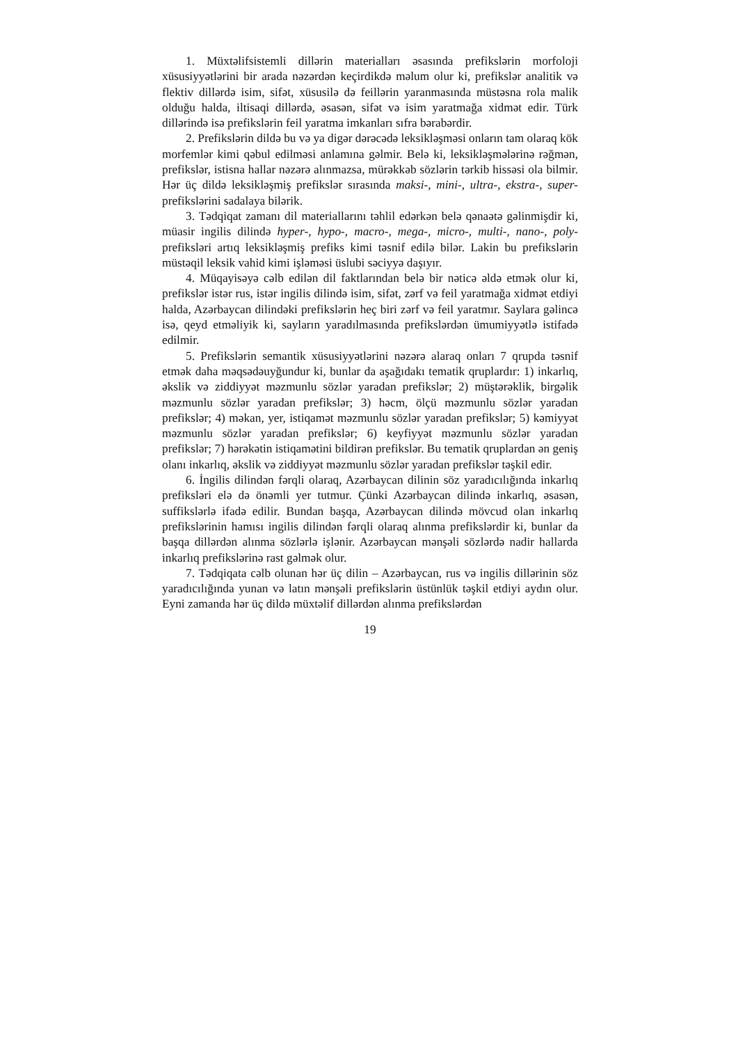1. Müxtəlifsistemli dillərin materialları əsasında prefikslərin morfoloji xüsusiyyətlərini bir arada nəzərdən keçirdikdə məlum olur ki, prefikslər analitik və flektiv dillərdə isim, sifət, xüsusilə də feillərin yaranmasında müstəsna rola malik olduğu halda, iltisaqi dillərdə, əsasən, sifət və isim yaratmağa xidmət edir. Türk dillərində isə prefikslərin feil yaratma imkanları sıfra bərabərdir.
2. Prefikslərin dildə bu və ya digər dərəcədə leksikləşməsi onların tam olaraq kök morfemlər kimi qəbul edilməsi anlamına gəlmir. Belə ki, leksikləşmələrinə rəğmən, prefikslər, istisna hallar nəzərə alınmazsa, mürəkkəb sözlərin tərkib hissəsi ola bilmir. Hər üç dildə leksikləşmiş prefikslər sırasında maksi-, mini-, ultra-, ekstra-, super- prefikslərini sadalaya bilərik.
3. Tədqiqat zamanı dil materiallarını təhlil edərkən belə qənaətə gəlinmişdir ki, müasir ingilis dilində hyper-, hypo-, macro-, mega-, micro-, multi-, nano-, poly-prefiksləri artıq leksikləşmiş prefiks kimi təsnif edilə bilər. Lakin bu prefikslərin müstəqil leksik vahid kimi işləməsi üslubi səciyyə daşıyır.
4. Müqayisəyə cəlb edilən dil faktlarından belə bir nəticə əldə etmək olur ki, prefikslər istər rus, istər ingilis dilində isim, sifət, zərf və feil yaratmağa xidmət etdiyi halda, Azərbaycan dilindəki prefikslərin heç biri zərf və feil yaratmır. Saylara gəlincə isə, qeyd etməliyik ki, sayların yaradılmasında prefikslərdən ümumiyyətlə istifadə edilmir.
5. Prefikslərin semantik xüsusiyyətlərini nəzərə alaraq onları 7 qrupda təsnif etmək daha məqsədəuyğundur ki, bunlar da aşağıdakı tematik qruplardır: 1) inkarlıq, əkslik və ziddiyyət məzmunlu sözlər yaradan prefikslər; 2) müştərəklik, birgəlik məzmunlu sözlər yaradan prefikslər; 3) həcm, ölçü məzmunlu sözlər yaradan prefikslər; 4) məkan, yer, istiqamət məzmunlu sözlər yaradan prefikslər; 5) kəmiyyət məzmunlu sözlər yaradan prefikslər; 6) keyfiyyət məzmunlu sözlər yaradan prefikslər; 7) hərəkətin istiqamətini bildirən prefikslər. Bu tematik qruplardan ən geniş olanı inkarlıq, əkslik və ziddiyyət məzmunlu sözlər yaradan prefikslər təşkil edir.
6. İngilis dilindən fərqli olaraq, Azərbaycan dilinin söz yaradıcılığında inkarlıq prefiksləri elə də önəmli yer tutmur. Çünki Azərbaycan dilində inkarlıq, əsasən, suffikslərlə ifadə edilir. Bundan başqa, Azərbaycan dilində mövcud olan inkarlıq prefikslərinin hamısı ingilis dilindən fərqli olaraq alınma prefikslərdir ki, bunlar da başqa dillərdən alınma sözlərlə işlənir. Azərbaycan mənşəli sözlərdə nadir hallarda inkarlıq prefikslərinə rast gəlmək olur.
7. Tədqiqata cəlb olunan hər üç dilin – Azərbaycan, rus və ingilis dillərinin söz yaradıcılığında yunan və latın mənşəli prefikslərin üstünlük təşkil etdiyi aydın olur. Eyni zamanda hər üç dildə müxtəlif dillərdən alınma prefikslərdən
19